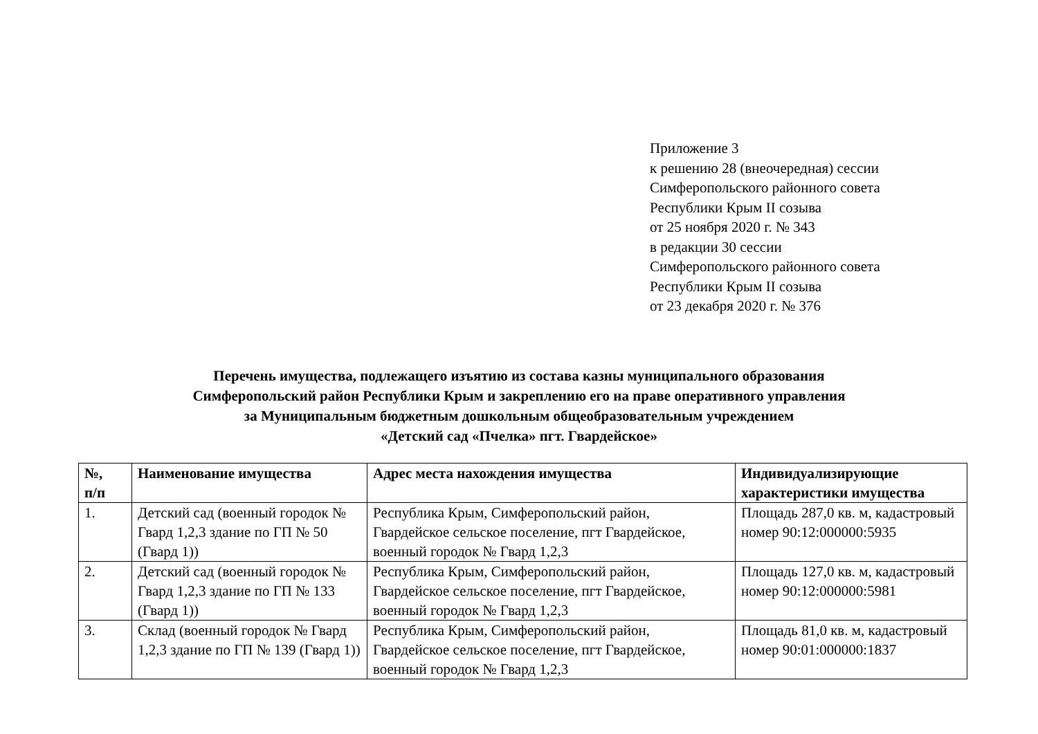Приложение 3
к решению 28 (внеочередная) сессии
Симферопольского районного совета
Республики Крым II созыва
от 25 ноября 2020 г. № 343
в редакции 30 сессии
Симферопольского районного совета
Республики Крым II созыва
от 23 декабря 2020 г. № 376
Перечень имущества, подлежащего изъятию из состава казны муниципального образования
Симферопольский район Республики Крым и закреплению его на праве оперативного управления
за Муниципальным бюджетным дошкольным общеобразовательным учреждением
«Детский сад «Пчелка» пгт. Гвардейское»
| №, п/п | Наименование имущества | Адрес места нахождения имущества | Индивидуализирующие характеристики имущества |
| --- | --- | --- | --- |
| 1. | Детский сад (военный городок № Гвард 1,2,3 здание по ГП № 50 (Гвард 1)) | Республика Крым, Симферопольский район, Гвардейское сельское поселение, пгт Гвардейское, военный городок № Гвард 1,2,3 | Площадь 287,0 кв. м, кадастровый номер 90:12:000000:5935 |
| 2. | Детский сад (военный городок № Гвард 1,2,3 здание по ГП № 133 (Гвард 1)) | Республика Крым, Симферопольский район, Гвардейское сельское поселение, пгт Гвардейское, военный городок № Гвард 1,2,3 | Площадь 127,0 кв. м, кадастровый номер 90:12:000000:5981 |
| 3. | Склад (военный городок № Гвард 1,2,3 здание по ГП № 139 (Гвард 1)) | Республика Крым, Симферопольский район, Гвардейское сельское поселение, пгт Гвардейское, военный городок № Гвард 1,2,3 | Площадь 81,0 кв. м, кадастровый номер 90:01:000000:1837 |